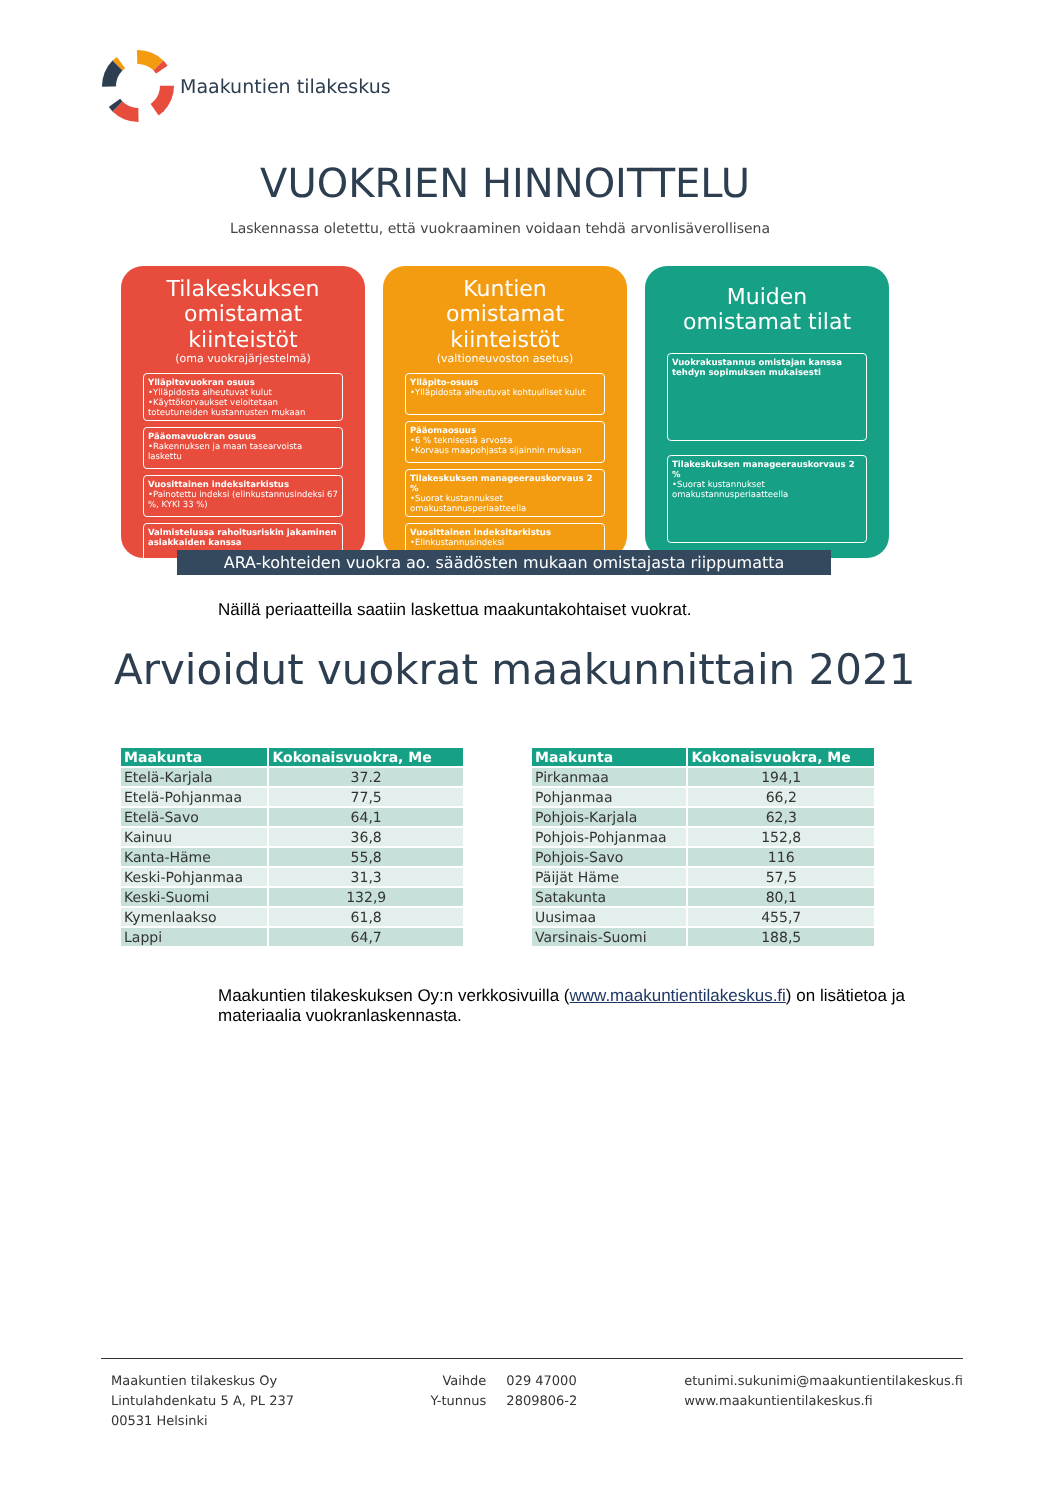Maakuntien tilakeskus
VUOKRIEN HINNOITTELU
Laskennassa oletettu, että vuokraaminen voidaan tehdä arvonlisäverollisena
Tilakeskuksen omistamat kiinteistöt
(oma vuokrajärjestelmä)
Ylläpitovuokran osuus
•Ylläpidosta aiheutuvat kulut
•Käyttökorvaukset veloitetaan toteutuneiden kustannusten mukaan
Pääomavuokran osuus
•Rakennuksen ja maan tasearvoista laskettu
Vuosittainen indeksitarkistus
•Painotettu indeksi (elinkustannusindeksi 67 %, KYKI 33 %)
Valmistelussa rahoitusriskin jakaminen asiakkaiden kanssa
Kuntien omistamat kiinteistöt
(valtioneuvoston asetus)
Ylläpito-osuus
•Ylläpidosta aiheutuvat kohtuulliset kulut
Pääomaosuus
•6 % teknisestä arvosta
•Korvaus maapohjasta sijainnin mukaan
Tilakeskuksen manageerauskorvaus 2 %
•Suorat kustannukset omakustannusperiaatteella
Vuosittainen indeksitarkistus
•Elinkustannusindeksi
Muiden omistamat tilat
Vuokrakustannus omistajan kanssa tehdyn sopimuksen mukaisesti
Tilakeskuksen manageerauskorvaus 2 %
•Suorat kustannukset omakustannusperiaatteella
ARA-kohteiden vuokra ao. säädösten mukaan omistajasta riippumatta
Näillä periaatteilla saatiin laskettua maakuntakohtaiset vuokrat.
Arvioidut vuokrat maakunnittain 2021
| Maakunta | Kokonaisvuokra, Me |
| --- | --- |
| Etelä-Karjala | 37.2 |
| Etelä-Pohjanmaa | 77,5 |
| Etelä-Savo | 64,1 |
| Kainuu | 36,8 |
| Kanta-Häme | 55,8 |
| Keski-Pohjanmaa | 31,3 |
| Keski-Suomi | 132,9 |
| Kymenlaakso | 61,8 |
| Lappi | 64,7 |
| Maakunta | Kokonaisvuokra, Me |
| --- | --- |
| Pirkanmaa | 194,1 |
| Pohjanmaa | 66,2 |
| Pohjois-Karjala | 62,3 |
| Pohjois-Pohjanmaa | 152,8 |
| Pohjois-Savo | 116 |
| Päijät Häme | 57,5 |
| Satakunta | 80,1 |
| Uusimaa | 455,7 |
| Varsinais-Suomi | 188,5 |
Maakuntien tilakeskuksen Oy:n verkkosivuilla (www.maakuntientilakeskus.fi) on lisätietoa ja materiaalia vuokranlaskennasta.
Maakuntien tilakeskus Oy
Lintulahdenkatu 5 A, PL 237
00531 Helsinki
Vaihde
Y-tunnus
029 47000
2809806-2
etunimi.sukunimi@maakuntientilakeskus.fi
www.maakuntientilakeskus.fi